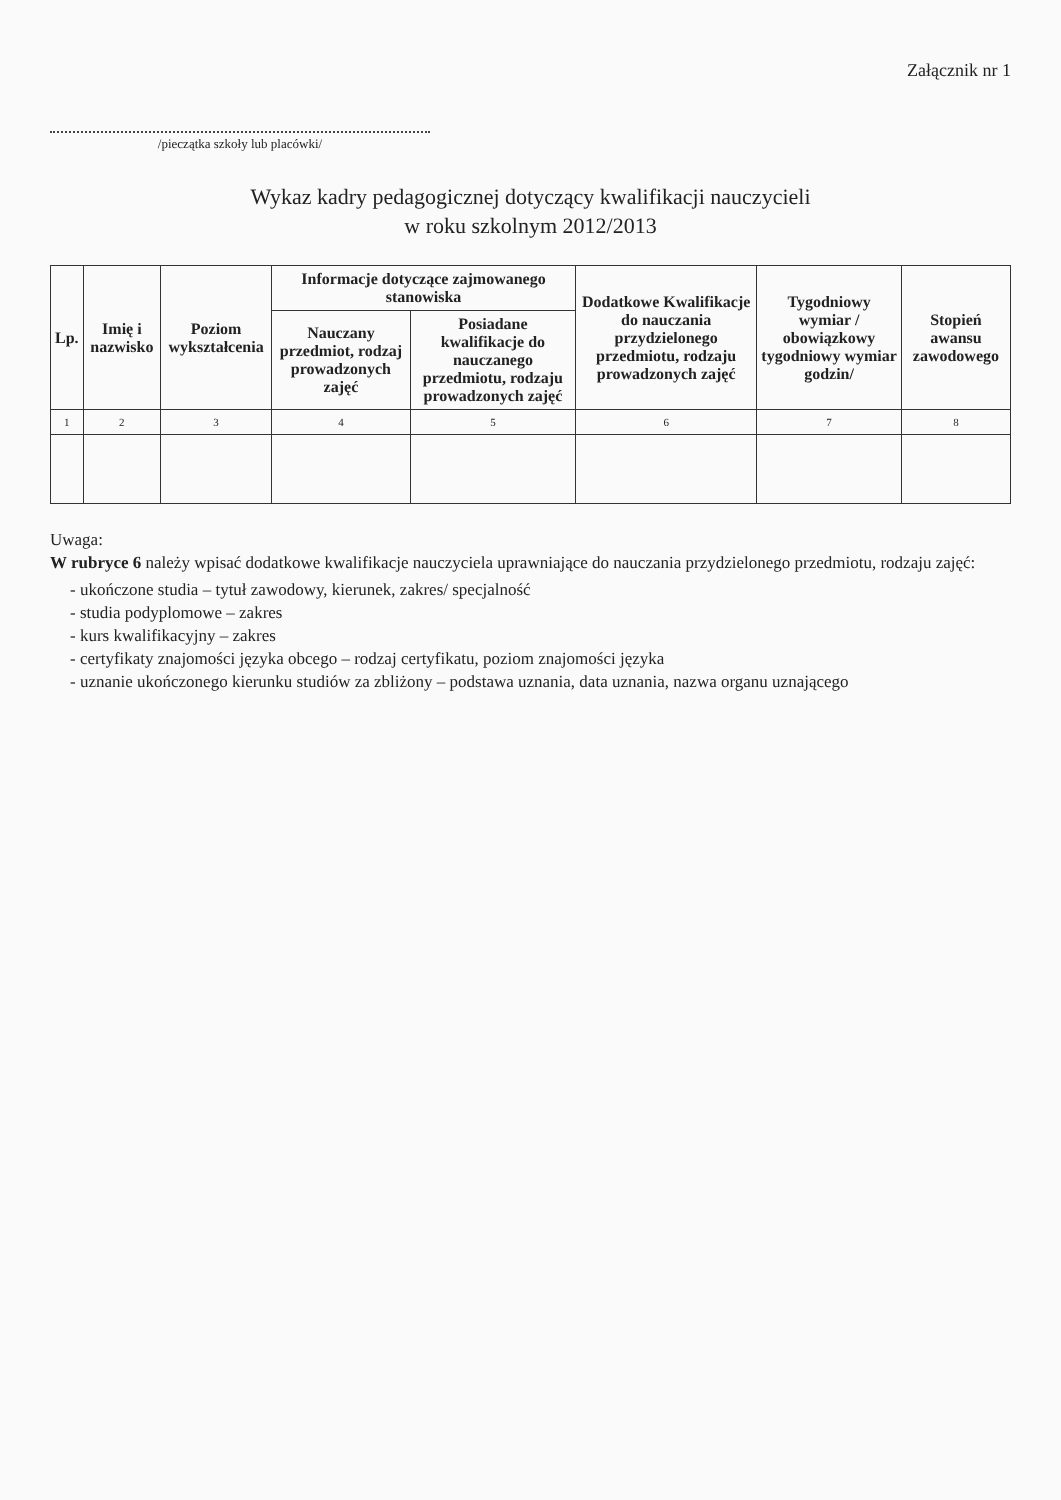Załącznik nr 1
/pieczątka szkoły lub placówki/
Wykaz kadry pedagogicznej dotyczący kwalifikacji nauczycieli
w roku szkolnym 2012/2013
| Lp. | Imię i nazwisko | Poziom wykształcenia | Informacje dotyczące zajmowanego stanowiska | | Dodatkowe Kwalifikacje do nauczania przydzielonego przedmiotu, rodzaju prowadzonych zajęć | Tygodniowy wymiar / obowiązkowy tygodniowy wymiar godzin/ | Stopień awansu zawodowego |
| --- | --- | --- | --- | --- | --- | --- | --- |
| | | | Nauczany przedmiot, rodzaj prowadzonych zajęć | Posiadane kwalifikacje do nauczanego przedmiotu, rodzaju prowadzonych zajęć | | | |
| 1 | 2 | 3 | 4 | 5 | 6 | 7 | 8 |
Uwaga:
W rubryce 6 należy wpisać dodatkowe kwalifikacje nauczyciela uprawniające do nauczania przydzielonego przedmiotu, rodzaju zajęć:
- ukończone studia – tytuł zawodowy, kierunek, zakres/ specjalność
- studia podyplomowe – zakres
- kurs kwalifikacyjny – zakres
- certyfikaty znajomości języka obcego – rodzaj certyfikatu, poziom znajomości języka
- uznanie ukończonego kierunku studiów za zbliżony – podstawa uznania, data uznania, nazwa organu uznającego